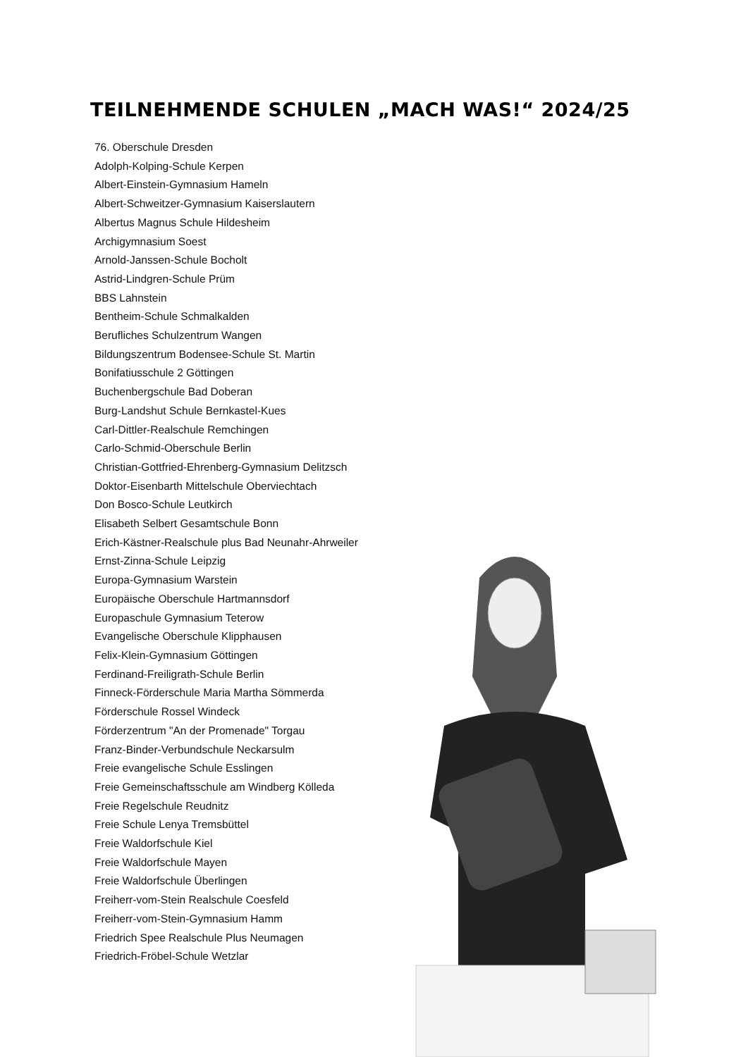TEILNEHMENDE SCHULEN „MACH WAS!“ 2024/25
76. Oberschule Dresden
Adolph-Kolping-Schule Kerpen
Albert-Einstein-Gymnasium Hameln
Albert-Schweitzer-Gymnasium Kaiserslautern
Albertus Magnus Schule Hildesheim
Archigymnasium Soest
Arnold-Janssen-Schule Bocholt
Astrid-Lindgren-Schule Prüm
BBS Lahnstein
Bentheim-Schule Schmalkalden
Berufliches Schulzentrum Wangen
Bildungszentrum Bodensee-Schule St. Martin
Bonifatiusschule 2 Göttingen
Buchenbergschule Bad Doberan
Burg-Landshut Schule Bernkastel-Kues
Carl-Dittler-Realschule Remchingen
Carlo-Schmid-Oberschule Berlin
Christian-Gottfried-Ehrenberg-Gymnasium Delitzsch
Doktor-Eisenbarth Mittelschule Oberviechtach
Don Bosco-Schule Leutkirch
Elisabeth Selbert Gesamtschule Bonn
Erich-Kästner-Realschule plus Bad Neunahr-Ahrweiler
Ernst-Zinna-Schule Leipzig
Europa-Gymnasium Warstein
Europäische Oberschule Hartmannsdorf
Europaschule Gymnasium Teterow
Evangelische Oberschule Klipphausen
Felix-Klein-Gymnasium Göttingen
Ferdinand-Freiligrath-Schule Berlin
Finneck-Förderschule Maria Martha Sömmerda
Förderschule Rossel Windeck
Förderzentrum "An der Promenade" Torgau
Franz-Binder-Verbundschule Neckarsulm
Freie evangelische Schule Esslingen
Freie Gemeinschaftsschule am Windberg Kölleda
Freie Regelschule Reudnitz
Freie Schule Lenya Tremsbüttel
Freie Waldorfschule Kiel
Freie Waldorfschule Mayen
Freie Waldorfschule Überlingen
Freiherr-vom-Stein Realschule Coesfeld
Freiherr-vom-Stein-Gymnasium Hamm
Friedrich Spee Realschule Plus Neumagen
Friedrich-Fröbel-Schule Wetzlar